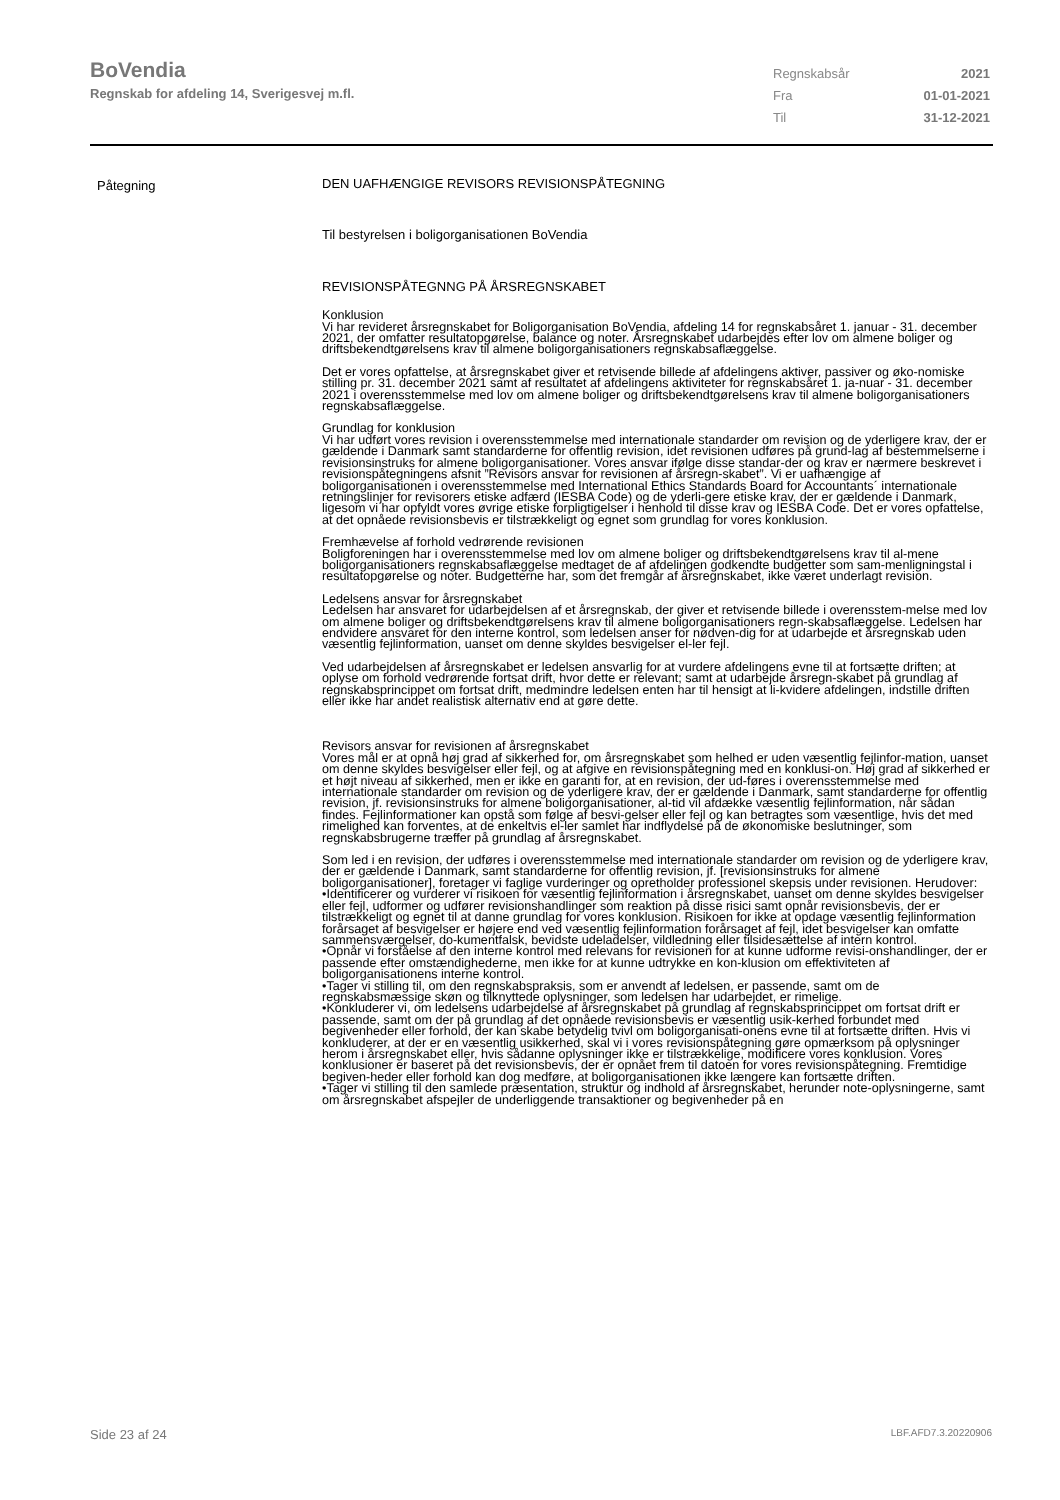BoVendia
Regnskab for afdeling 14, Sverigesvej m.fl.
Regnskabsår 2021
Fra 01-01-2021
Til 31-12-2021
Påtegning
DEN UAFHÆNGIGE REVISORS REVISIONSPÅTEGNING
Til bestyrelsen i boligorganisationen BoVendia
REVISIONSPÅTEGNNG PÅ ÅRSREGNSKABET
Konklusion
Vi har revideret årsregnskabet for Boligorganisation BoVendia, afdeling 14 for regnskabsåret 1. januar - 31. december 2021, der omfatter resultatopgørelse, balance og noter. Årsregnskabet udarbejdes efter lov om almene boliger og driftsbekendtgørelsens krav til almene boligorganisationers regnskabsaflæggelse.
Det er vores opfattelse, at årsregnskabet giver et retvisende billede af afdelingens aktiver, passiver og øko-nomiske stilling pr. 31. december 2021 samt af resultatet af afdelingens aktiviteter for regnskabsåret 1. ja-nuar - 31. december 2021 i overensstemmelse med lov om almene boliger og driftsbekendtgørelsens krav til almene boligorganisationers regnskabsaflæggelse.
Grundlag for konklusion
Vi har udført vores revision i overensstemmelse med internationale standarder om revision og de yderligere krav, der er gældende i Danmark samt standarderne for offentlig revision, idet revisionen udføres på grund-lag af bestemmelserne i revisionsinstruks for almene boligorganisationer. Vores ansvar ifølge disse standar-der og krav er nærmere beskrevet i revisionspåtegningens afsnit ”Revisors ansvar for revisionen af årsregn-skabet”. Vi er uafhængige af boligorganisationen i overensstemmelse med International Ethics Standards Board for Accountants´ internationale retningslinjer for revisorers etiske adfærd (IESBA Code) og de yderli-gere etiske krav, der er gældende i Danmark, ligesom vi har opfyldt vores øvrige etiske forpligtigelser i henhold til disse krav og IESBA Code. Det er vores opfattelse, at det opnåede revisionsbevis er tilstrækkeligt og egnet som grundlag for vores konklusion.
Fremhævelse af forhold vedrørende revisionen
Boligforeningen har i overensstemmelse med lov om almene boliger og driftsbekendtgørelsens krav til al-mene boligorganisationers regnskabsaflæggelse medtaget de af afdelingen godkendte budgetter som sam-menligningstal i resultatopgørelse og noter. Budgetterne har, som det fremgår af årsregnskabet, ikke været underlagt revision.
Ledelsens ansvar for årsregnskabet
Ledelsen har ansvaret for udarbejdelsen af et årsregnskab, der giver et retvisende billede i overensstem-melse med lov om almene boliger og driftsbekendtgørelsens krav til almene boligorganisationers regn-skabsaflæggelse. Ledelsen har endvidere ansvaret for den interne kontrol, som ledelsen anser for nødven-dig for at udarbejde et årsregnskab uden væsentlig fejlinformation, uanset om denne skyldes besvigelser el-ler fejl.
Ved udarbejdelsen af årsregnskabet er ledelsen ansvarlig for at vurdere afdelingens evne til at fortsætte driften; at oplyse om forhold vedrørende fortsat drift, hvor dette er relevant; samt at udarbejde årsregn-skabet på grundlag af regnskabsprincippet om fortsat drift, medmindre ledelsen enten har til hensigt at li-kvidere afdelingen, indstille driften eller ikke har andet realistisk alternativ end at gøre dette.
Revisors ansvar for revisionen af årsregnskabet
Vores mål er at opnå høj grad af sikkerhed for, om årsregnskabet som helhed er uden væsentlig fejlinfor-mation, uanset om denne skyldes besvigelser eller fejl, og at afgive en revisionspåtegning med en konklusi-on. Høj grad af sikkerhed er et højt niveau af sikkerhed, men er ikke en garanti for, at en revision, der ud-føres i overensstemmelse med internationale standarder om revision og de yderligere krav, der er gældende i Danmark, samt standarderne for offentlig revision, jf. revisionsinstruks for almene boligorganisationer, al-tid vil afdække væsentlig fejlinformation, når sådan findes. Fejlinformationer kan opstå som følge af besvi-gelser eller fejl og kan betragtes som væsentlige, hvis det med rimelighed kan forventes, at de enkeltvis el-ler samlet har indflydelse på de økonomiske beslutninger, som regnskabsbrugerne træffer på grundlag af årsregnskabet.
Som led i en revision, der udføres i overensstemmelse med internationale standarder om revision og de yderligere krav, der er gældende i Danmark, samt standarderne for offentlig revision, jf. [revisionsinstruks for almene boligorganisationer], foretager vi faglige vurderinger og opretholder professionel skepsis under revisionen. Herudover:
•Identificerer og vurderer vi risikoen for væsentlig fejlinformation i årsregnskabet, uanset om denne skyldes besvigelser eller fejl, udformer og udfører revisionshandlinger som reaktion på disse risici samt opnår revisionsbevis, der er tilstrækkeligt og egnet til at danne grundlag for vores konklusion. Risikoen for ikke at opdage væsentlig fejlinformation forårsaget af besvigelser er højere end ved væsentlig fejlinformation forårsaget af fejl, idet besvigelser kan omfatte sammensværgelser, do-kumentfalsk, bevidste udeladelser, vildledning eller tilsidesættelse af intern kontrol.
•Opnår vi forståelse af den interne kontrol med relevans for revisionen for at kunne udforme revisi-onshandlinger, der er passende efter omstændighederne, men ikke for at kunne udtrykke en kon-klusion om effektiviteten af boligorganisationens interne kontrol.
•Tager vi stilling til, om den regnskabspraksis, som er anvendt af ledelsen, er passende, samt om de regnskabsmæssige skøn og tilknyttede oplysninger, som ledelsen har udarbejdet, er rimelige.
•Konkluderer vi, om ledelsens udarbejdelse af årsregnskabet på grundlag af regnskabsprincippet om fortsat drift er passende, samt om der på grundlag af det opnåede revisionsbevis er væsentlig usik-kerhed forbundet med begivenheder eller forhold, der kan skabe betydelig tvivl om boligorganisati-onens evne til at fortsætte driften. Hvis vi konkluderer, at der er en væsentlig usikkerhed, skal vi i vores revisionspåtegning gøre opmærksom på oplysninger herom i årsregnskabet eller, hvis sådanne oplysninger ikke er tilstrækkelige, modificere vores konklusion. Vores konklusioner er baseret på det revisionsbevis, der er opnået frem til datoen for vores revisionspåtegning. Fremtidige begiven-heder eller forhold kan dog medføre, at boligorganisationen ikke længere kan fortsætte driften.
•Tager vi stilling til den samlede præsentation, struktur og indhold af årsregnskabet, herunder note-oplysningerne, samt om årsregnskabet afspejler de underliggende transaktioner og begivenheder på en
Side 23 af 24 LBF.AFD7.3.20220906